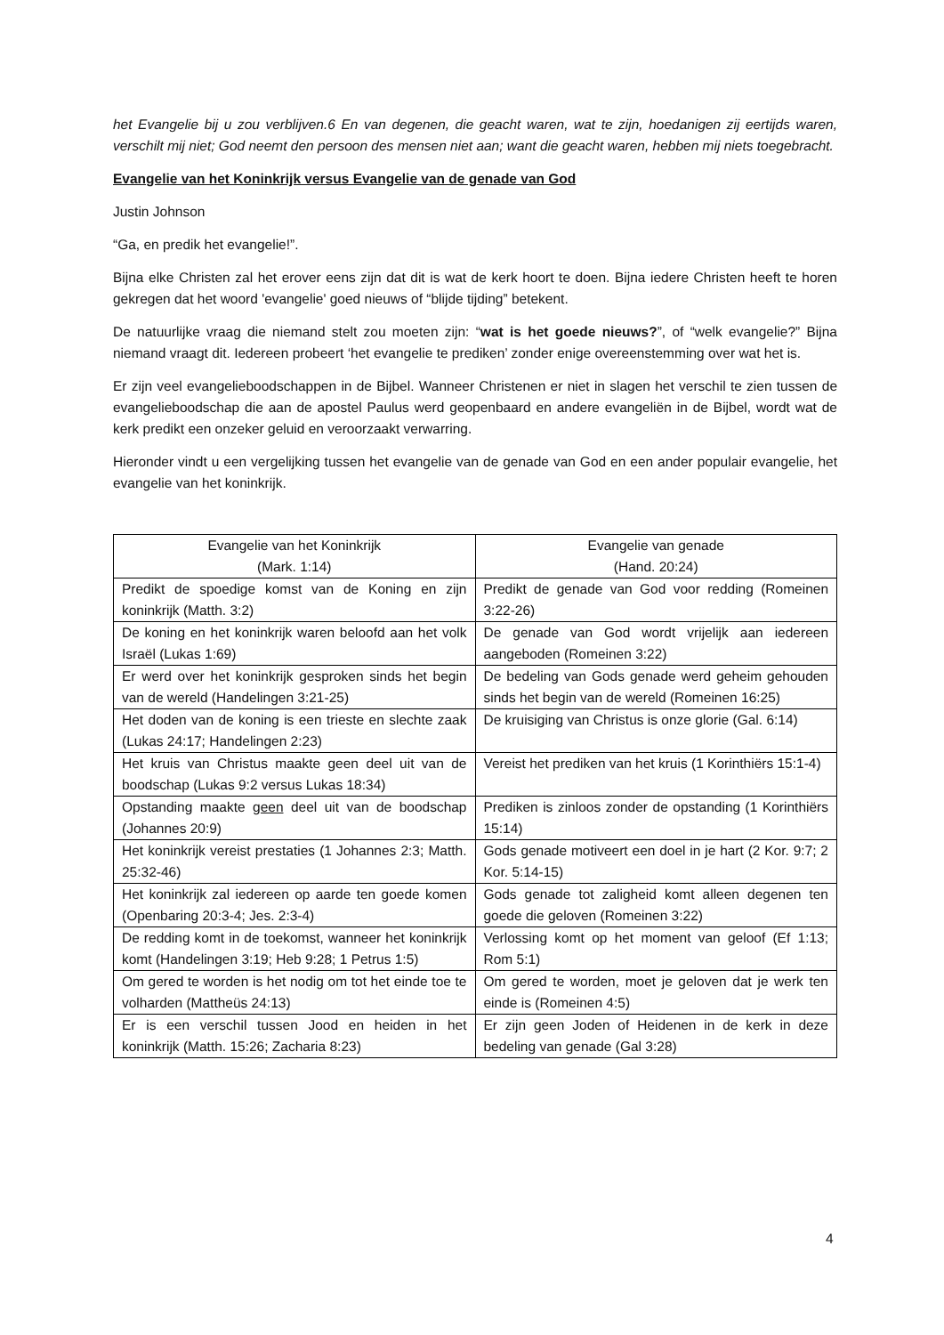het Evangelie bij u zou verblijven.6 En van degenen, die geacht waren, wat te zijn, hoedanigen zij eertijds waren, verschilt mij niet; God neemt den persoon des mensen niet aan; want die geacht waren, hebben mij niets toegebracht.
Evangelie van het Koninkrijk versus Evangelie van de genade van God
Justin Johnson
“Ga, en predik het evangelie!”.
Bijna elke Christen zal het erover eens zijn dat dit is wat de kerk hoort te doen. Bijna iedere Christen heeft te horen gekregen dat het woord 'evangelie' goed nieuws of “blijde tijding” betekent.
De natuurlijke vraag die niemand stelt zou moeten zijn: “wat is het goede nieuws?”, of “welk evangelie?” Bijna niemand vraagt dit. Iedereen probeert ‘het evangelie te prediken’ zonder enige overeenstemming over wat het is.
Er zijn veel evangelieboodschappen in de Bijbel. Wanneer Christenen er niet in slagen het verschil te zien tussen de evangelieboodschap die aan de apostel Paulus werd geopenbaard en andere evangeliën in de Bijbel, wordt wat de kerk predikt een onzeker geluid en veroorzaakt verwarring.
Hieronder vindt u een vergelijking tussen het evangelie van de genade van God en een ander populair evangelie, het evangelie van het koninkrijk.
| Evangelie van het Koninkrijk (Mark. 1:14) | Evangelie van genade (Hand. 20:24) |
| --- | --- |
| Predikt de spoedige komst van de Koning en zijn koninkrijk (Matth. 3:2) | Predikt de genade van God voor redding (Romeinen 3:22-26) |
| De koning en het koninkrijk waren beloofd aan het volk Israël (Lukas 1:69) | De genade van God wordt vrijelijk aan iedereen aangeboden (Romeinen 3:22) |
| Er werd over het koninkrijk gesproken sinds het begin van de wereld (Handelingen 3:21-25) | De bedeling van Gods genade werd geheim gehouden sinds het begin van de wereld (Romeinen 16:25) |
| Het doden van de koning is een trieste en slechte zaak (Lukas 24:17; Handelingen 2:23) | De kruisiging van Christus is onze glorie (Gal. 6:14) |
| Het kruis van Christus maakte geen deel uit van de boodschap (Lukas 9:2 versus Lukas 18:34) | Vereist het prediken van het kruis (1 Korinthiërs 15:1-4) |
| Opstanding maakte geen deel uit van de boodschap (Johannes 20:9) | Prediken is zinloos zonder de opstanding (1 Korinthiërs 15:14) |
| Het koninkrijk vereist prestaties (1 Johannes 2:3; Matth. 25:32-46) | Gods genade motiveert een doel in je hart (2 Kor. 9:7; 2 Kor. 5:14-15) |
| Het koninkrijk zal iedereen op aarde ten goede komen (Openbaring 20:3-4; Jes. 2:3-4) | Gods genade tot zaligheid komt alleen degenen ten goede die geloven (Romeinen 3:22) |
| De redding komt in de toekomst, wanneer het koninkrijk komt (Handelingen 3:19; Heb 9:28; 1 Petrus 1:5) | Verlossing komt op het moment van geloof (Ef 1:13; Rom 5:1) |
| Om gered te worden is het nodig om tot het einde toe te volharden (Mattheüs 24:13) | Om gered te worden, moet je geloven dat je werk ten einde is (Romeinen 4:5) |
| Er is een verschil tussen Jood en heiden in het koninkrijk (Matth. 15:26; Zacharia 8:23) | Er zijn geen Joden of Heidenen in de kerk in deze bedeling van genade (Gal 3:28) |
4